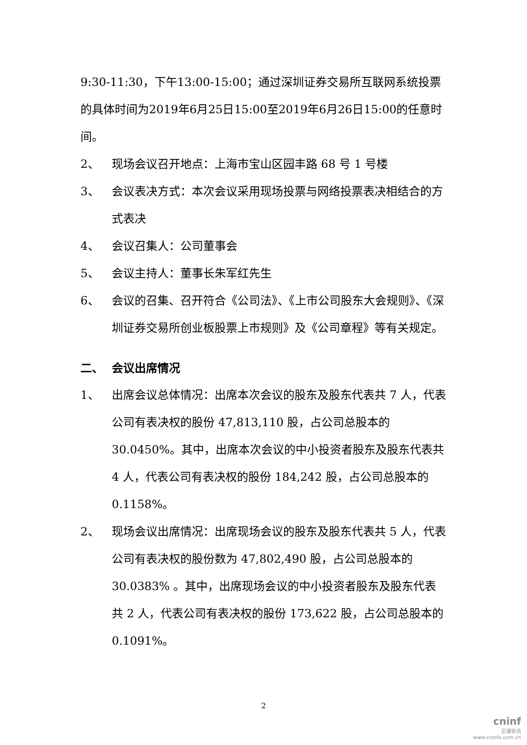9:30-11:30，下午13:00-15:00；通过深圳证券交易所互联网系统投票的具体时间为2019年6月25日15:00至2019年6月26日15:00的任意时间。
2、 现场会议召开地点：上海市宝山区园丰路 68 号 1 号楼
3、 会议表决方式：本次会议采用现场投票与网络投票表决相结合的方式表决
4、 会议召集人：公司董事会
5、 会议主持人：董事长朱军红先生
6、 会议的召集、召开符合《公司法》、《上市公司股东大会规则》、《深圳证券交易所创业板股票上市规则》及《公司章程》等有关规定。
二、 会议出席情况
1、 出席会议总体情况：出席本次会议的股东及股东代表共 7 人，代表公司有表决权的股份 47,813,110 股，占公司总股本的30.0450%。其中，出席本次会议的中小投资者股东及股东代表共 4 人，代表公司有表决权的股份 184,242 股，占公司总股本的 0.1158%。
2、 现场会议出席情况：出席现场会议的股东及股东代表共 5 人，代表公司有表决权的股份数为 47,802,490 股，占公司总股本的30.0383% 。其中，出席现场会议的中小投资者股东及股东代表共 2 人，代表公司有表决权的股份 173,622 股，占公司总股本的 0.1091%。
2
cninf
巨潮资讯
www.cninfo.com.cn